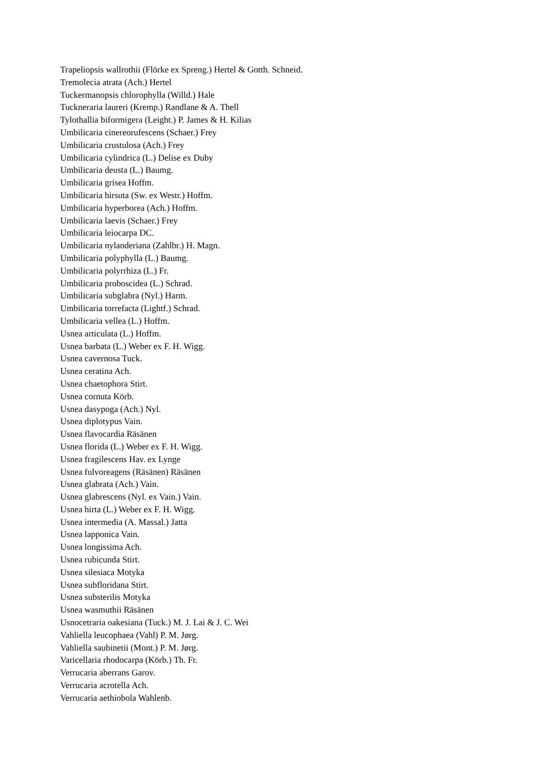Trapeliopsis wallrothii (Flörke ex Spreng.) Hertel & Gotth. Schneid.
Tremolecia atrata (Ach.) Hertel
Tuckermanopsis chlorophylla (Willd.) Hale
Tuckneraria laureri (Kremp.) Randlane & A. Thell
Tylothallia biformigera (Leight.) P. James & H. Kilias
Umbilicaria cinereorufescens (Schaer.) Frey
Umbilicaria crustulosa (Ach.) Frey
Umbilicaria cylindrica (L.) Delise ex Duby
Umbilicaria deusta (L.) Baumg.
Umbilicaria grisea Hoffm.
Umbilicaria hirsuta (Sw. ex Westr.) Hoffm.
Umbilicaria hyperborea (Ach.) Hoffm.
Umbilicaria laevis (Schaer.) Frey
Umbilicaria leiocarpa DC.
Umbilicaria nylanderiana (Zahlbr.) H. Magn.
Umbilicaria polyphylla (L.) Baumg.
Umbilicaria polyrrhiza (L.) Fr.
Umbilicaria proboscidea (L.) Schrad.
Umbilicaria subglabra (Nyl.) Harm.
Umbilicaria torrefacta (Lightf.) Schrad.
Umbilicaria vellea (L.) Hoffm.
Usnea articulata (L.) Hoffm.
Usnea barbata (L.) Weber ex F. H. Wigg.
Usnea cavernosa Tuck.
Usnea ceratina Ach.
Usnea chaetophora Stirt.
Usnea cornuta Körb.
Usnea dasypoga (Ach.) Nyl.
Usnea diplotypus Vain.
Usnea flavocardia Räsänen
Usnea florida (L.) Weber ex F. H. Wigg.
Usnea fragilescens Hav. ex Lynge
Usnea fulvoreagens (Räsänen) Räsänen
Usnea glabrata (Ach.) Vain.
Usnea glabrescens (Nyl. ex Vain.) Vain.
Usnea hirta (L.) Weber ex F. H. Wigg.
Usnea intermedia (A. Massal.) Jatta
Usnea lapponica Vain.
Usnea longissima Ach.
Usnea rubicunda Stirt.
Usnea silesiaca Motyka
Usnea subfloridana Stirt.
Usnea substerilis Motyka
Usnea wasmuthii Räsänen
Usnocetraria oakesiana (Tuck.) M. J. Lai & J. C. Wei
Vahliella leucophaea (Vahl) P. M. Jørg.
Vahliella saubinetii (Mont.) P. M. Jørg.
Varicellaria rhodocarpa (Körb.) Th. Fr.
Verrucaria aberrans Garov.
Verrucaria acrotella Ach.
Verrucaria aethiobola Wahlenb.